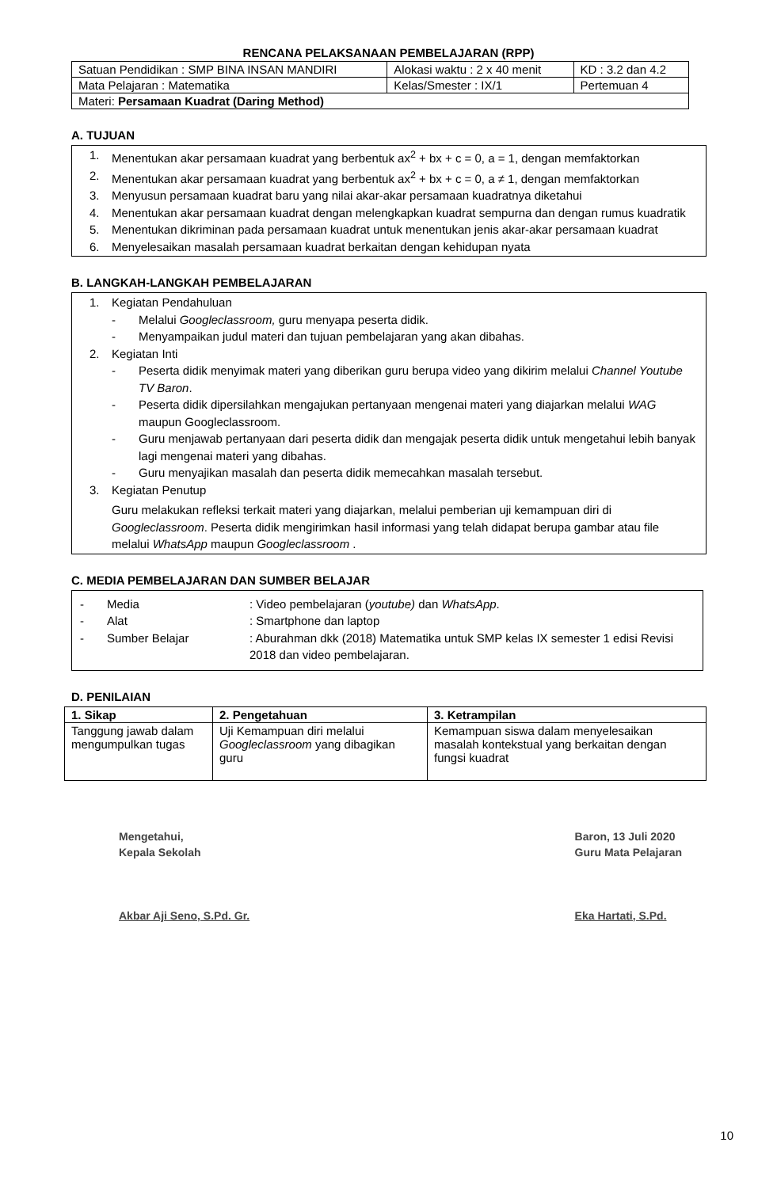RENCANA PELAKSANAAN PEMBELAJARAN (RPP)
| Satuan Pendidikan : SMP BINA INSAN MANDIRI | Alokasi waktu : 2 x 40 menit | KD : 3.2 dan 4.2 |
| Mata Pelajaran : Matematika | Kelas/Smester : IX/1 | Pertemuan 4 |
| Materi: Persamaan Kuadrat (Daring Method) | | |
A. TUJUAN
1. Menentukan akar persamaan kuadrat yang berbentuk ax<sup>2</sup> + bx + c = 0, a = 1, dengan memfaktorkan
2. Menentukan akar persamaan kuadrat yang berbentuk ax<sup>2</sup> + bx + c = 0, a ≠ 1, dengan memfaktorkan
3. Menyusun persamaan kuadrat baru yang nilai akar-akar persamaan kuadratnya diketahui
4. Menentukan akar persamaan kuadrat dengan melengkapkan kuadrat sempurna dan dengan rumus kuadratik
5. Menentukan dikriminan pada persamaan kuadrat untuk menentukan jenis akar-akar persamaan kuadrat
6. Menyelesaikan masalah persamaan kuadrat berkaitan dengan kehidupan nyata
B. LANGKAH-LANGKAH PEMBELAJARAN
1. Kegiatan Pendahuluan
- Melalui Googleclassroom, guru menyapa peserta didik.
- Menyampaikan judul materi dan tujuan pembelajaran yang akan dibahas.
2. Kegiatan Inti
- Peserta didik menyimak materi yang diberikan guru berupa video yang dikirim melalui Channel Youtube TV Baron.
- Peserta didik dipersilahkan mengajukan pertanyaan mengenai materi yang diajarkan melalui WAG maupun Googleclassroom.
- Guru menjawab pertanyaan dari peserta didik dan mengajak peserta didik untuk mengetahui lebih banyak lagi mengenai materi yang dibahas.
- Guru menyajikan masalah dan peserta didik memecahkan masalah tersebut.
3. Kegiatan Penutup
Guru melakukan refleksi terkait materi yang diajarkan, melalui pemberian uji kemampuan diri di Googleclassroom. Peserta didik mengirimkan hasil informasi yang telah didapat berupa gambar atau file melalui WhatsApp maupun Googleclassroom .
C. MEDIA PEMBELAJARAN DAN SUMBER BELAJAR
- Media: Video pembelajaran (youtube) dan WhatsApp.
- Alat: Smartphone dan laptop
- Sumber Belajar: Aburahman dkk (2018) Matematika untuk SMP kelas IX semester 1 edisi Revisi 2018 dan video pembelajaran.
D. PENILAIAN
| 1. Sikap | 2. Pengetahuan | 3. Ketrampilan |
| --- | --- | --- |
| Tanggung jawab dalam mengumpulkan tugas | Uji Kemampuan diri melalui Googleclassroom yang dibagikan guru | Kemampuan siswa dalam menyelesaikan masalah kontekstual yang berkaitan dengan fungsi kuadrat |
Mengetahui,
Kepala Sekolah
Akbar Aji Seno, S.Pd. Gr.
Baron, 13 Juli 2020
Guru Mata Pelajaran
Eka Hartati, S.Pd.
10